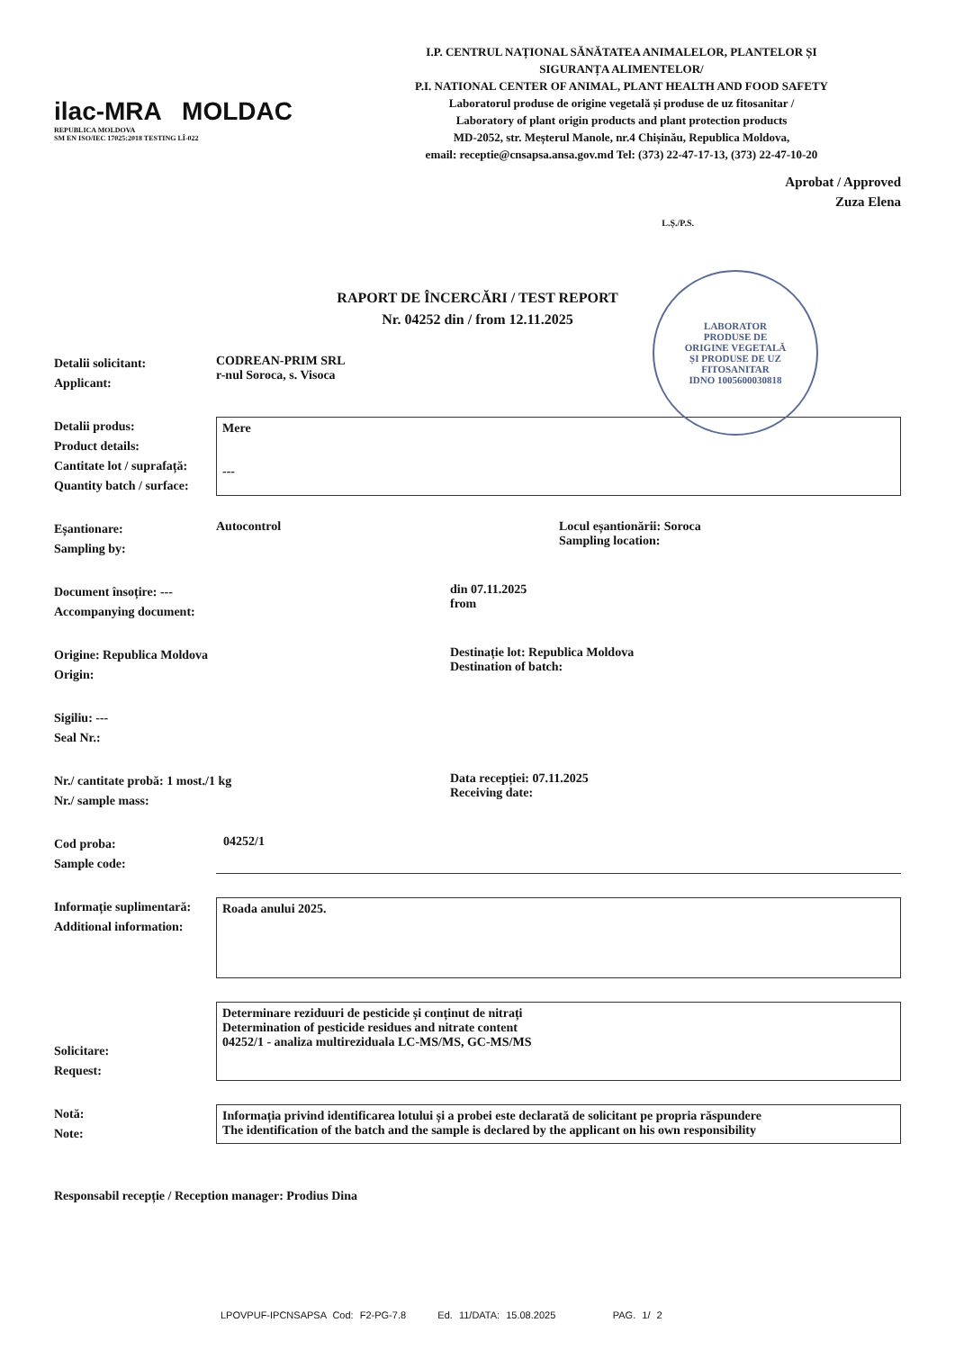ilac-MRA MOLDAC
REPUBLICA MOLDOVA
SM EN ISO/IEC 17025:2018 TESTING LÎ-022
I.P. CENTRUL NAȚIONAL SĂNĂTATEA ANIMALELOR, PLANTELOR ȘI
SIGURANȚA ALIMENTELOR/
P.I. NATIONAL CENTER OF ANIMAL, PLANT HEALTH AND FOOD SAFETY
Laboratorul produse de origine vegetală și produse de uz fitosanitar /
Laboratory of plant origin products and plant protection products
MD-2052, str. Meșterul Manole, nr.4 Chișinău, Republica Moldova,
email: receptie@cnsapsa.ansa.gov.md Tel: (373) 22-47-17-13, (373) 22-47-10-20
Aprobat / Approved
Zuza Elena
L.Ș./P.S.
LABORATOR
PRODUSE DE
ORIGINE VEGETALĂ
ȘI PRODUSE DE UZ
FITOSANITAR
IDNO 1005600030818
RAPORT DE ÎNCERCĂRI / TEST REPORT
Nr. 04252 din / from 12.11.2025
Detalii solicitant:
Applicant:
CODREAN-PRIM SRL
r-nul Soroca, s. Visoca
Detalii produs:
Product details:
Cantitate lot / suprafață:
Quantity batch / surface:
Mere
---
Eșantionare:
Sampling by:
Autocontrol Locul eșantionării: Soroca
Sampling location:
Document însoțire: ---
Accompanying document:
din 07.11.2025
from
Origine: Republica Moldova
Origin:
Destinație lot: Republica Moldova
Destination of batch:
Sigiliu: ---
Seal Nr.:
Nr./ cantitate probă: 1 most./1 kg
Nr./ sample mass:
Data recepției: 07.11.2025
Receiving date:
Cod proba:
Sample code:
04252/1
Informație suplimentară:
Additional information:
Roada anului 2025.
Solicitare:
Request:
Determinare reziduuri de pesticide și conținut de nitrați
Determination of pesticide residues and nitrate content
04252/1 - analiza multireziduala LC-MS/MS, GC-MS/MS
Notă:
Note:
Informația privind identificarea lotului și a probei este declarată de solicitant pe propria răspundere
The identification of the batch and the sample is declared by the applicant on his own responsibility
Responsabil recepție / Reception manager: Prodius Dina
LPOVPUF-IPCNSAPSA Cod: F2-PG-7.8 Ed. 11/DATA: 15.08.2025 PAG. 1/ 2